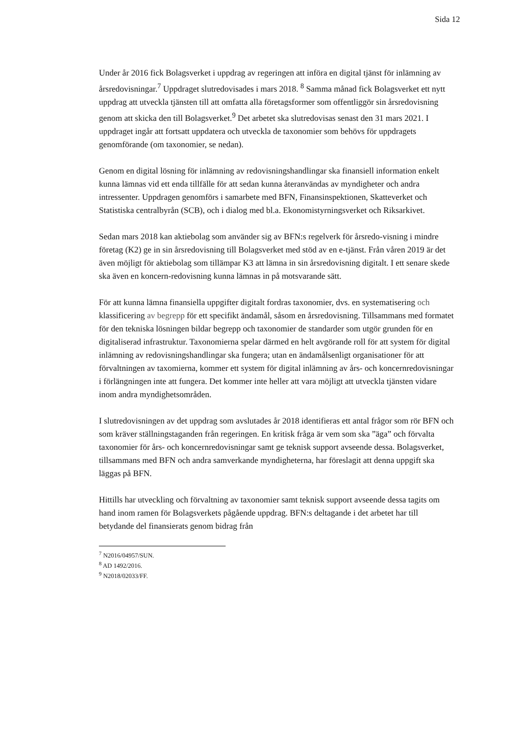Sida 12
Under år 2016 fick Bolagsverket i uppdrag av regeringen att införa en digital tjänst för inlämning av årsredovisningar.<sup>7</sup> Uppdraget slutredovisades i mars 2018. <sup>8</sup> Samma månad fick Bolagsverket ett nytt uppdrag att utveckla tjänsten till att omfatta alla företagsformer som offentliggör sin årsredovisning genom att skicka den till Bolagsverket.<sup>9</sup> Det arbetet ska slutredovisas senast den 31 mars 2021. I uppdraget ingår att fortsatt uppdatera och utveckla de taxonomier som behövs för uppdragets genomförande (om taxonomier, se nedan).
Genom en digital lösning för inlämning av redovisningshandlingar ska finansiell information enkelt kunna lämnas vid ett enda tillfälle för att sedan kunna återanvändas av myndigheter och andra intressenter. Uppdragen genomförs i samarbete med BFN, Finansinspektionen, Skatteverket och Statistiska centralbyrån (SCB), och i dialog med bl.a. Ekonomistyrningsverket och Riksarkivet.
Sedan mars 2018 kan aktiebolag som använder sig av BFN:s regelverk för årsredo-visning i mindre företag (K2) ge in sin årsredovisning till Bolagsverket med stöd av en e-tjänst. Från våren 2019 är det även möjligt för aktiebolag som tillämpar K3 att lämna in sin årsredovisning digitalt. I ett senare skede ska även en koncern-redovisning kunna lämnas in på motsvarande sätt.
För att kunna lämna finansiella uppgifter digitalt fordras taxonomier, dvs. en systematisering och klassificering av begrepp för ett specifikt ändamål, såsom en årsredovisning. Tillsammans med formatet för den tekniska lösningen bildar begrepp och taxonomier de standarder som utgör grunden för en digitaliserad infrastruktur. Taxonomierna spelar därmed en helt avgörande roll för att system för digital inlämning av redovisningshandlingar ska fungera; utan en ändamålsenligt organisationer för att förvaltningen av taxomierna, kommer ett system för digital inlämning av års- och koncernredovisningar i förlängningen inte att fungera. Det kommer inte heller att vara möjligt att utveckla tjänsten vidare inom andra myndighetsområden.
I slutredovisningen av det uppdrag som avslutades år 2018 identifieras ett antal frågor som rör BFN och som kräver ställningstaganden från regeringen. En kritisk fråga är vem som ska ”äga” och förvalta taxonomier för års- och koncernredovisningar samt ge teknisk support avseende dessa. Bolagsverket, tillsammans med BFN och andra samverkande myndigheterna, har föreslagit att denna uppgift ska läggas på BFN.
Hittills har utveckling och förvaltning av taxonomier samt teknisk support avseende dessa tagits om hand inom ramen för Bolagsverkets pågående uppdrag. BFN:s deltagande i det arbetet har till betydande del finansierats genom bidrag från
<sup>7</sup> N2016/04957/SUN.
<sup>8</sup> AD 1492/2016.
<sup>9</sup> N2018/02033/FF.